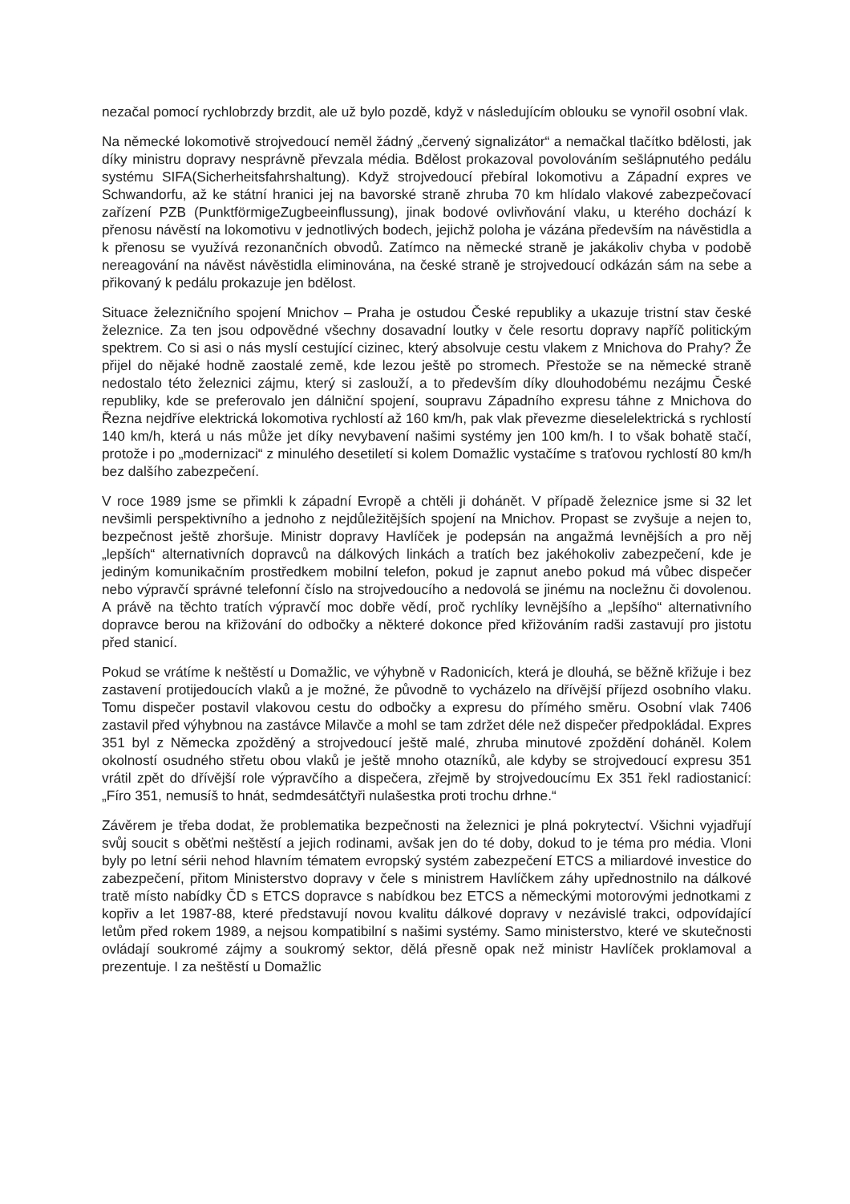nezačal pomocí rychlobrzdy brzdit, ale už bylo pozdě, když v následujícím oblouku se vynořil osobní vlak.
Na německé lokomotivě strojvedoucí neměl žádný „červený signalizátor“ a nemačkal tlačítko bdělosti, jak díky ministru dopravy nesprávně převzala média. Bdělost prokazoval povolováním sešlápnutého pedálu systému SIFA(Sicherheitsfahrshaltung). Když strojvedoucí přebíral lokomotivu a Západní expres ve Schwandorfu, až ke státní hranici jej na bavorské straně zhruba 70 km hlídalo vlakové zabezpečovací zařízení PZB (PunktförmigeZugbeeinflussung), jinak bodové ovlivňování vlaku, u kterého dochází k přenosu návěstí na lokomotivu v jednotlivých bodech, jejichž poloha je vázána především na návěstidla a k přenosu se využívá rezonančních obvodů. Zatímco na německé straně je jakákoliv chyba v podobě nereagování na návěst návěstidla eliminována, na české straně je strojvedoucí odkázán sám na sebe a přikovaný k pedálu prokazuje jen bdělost.
Situace železničního spojení Mnichov – Praha je ostudou České republiky a ukazuje tristní stav české železnice. Za ten jsou odpovědné všechny dosavadní loutky v čele resortu dopravy napříč politickým spektrem. Co si asi o nás myslí cestující cizinec, který absolvuje cestu vlakem z Mnichova do Prahy? Že přijel do nějaké hodně zaostalé země, kde lezou ještě po stromech. Přestože se na německé straně nedostalo této železnici zájmu, který si zaslouží, a to především díky dlouhodobému nezájmu České republiky, kde se preferovalo jen dálniční spojení, soupravu Západního expresu táhne z Mnichova do Řezna nejdříve elektrická lokomotiva rychlostí až 160 km/h, pak vlak převezme dieselelektrická s rychlostí 140 km/h, která u nás může jet díky nevybavení našimi systémy jen 100 km/h. I to však bohatě stačí, protože i po „modernizaci“ z minulého desetiletí si kolem Domažlic vystačíme s traťovou rychlostí 80 km/h bez dalšího zabezpečení.
V roce 1989 jsme se přimkli k západní Evropě a chtěli ji dohánět. V případě železnice jsme si 32 let nevšimli perspektivního a jednoho z nejdůležitějších spojení na Mnichov. Propast se zvyšuje a nejen to, bezpečnost ještě zhoršuje. Ministr dopravy Havlíček je podepsán na angažmá levnějších a pro něj „lepších“ alternativních dopravců na dálkových linkách a tratích bez jakéhokoliv zabezpečení, kde je jediným komunikačním prostředkem mobilní telefon, pokud je zapnut anebo pokud má vůbec dispečer nebo výpravčí správné telefonní číslo na strojvedoucího a nedovolá se jinému na nocležnu či dovolenou. A právě na těchto tratích výpravčí moc dobře vědí, proč rychlíky levnějšího a „lepšího“ alternativního dopravce berou na křižování do odbočky a některé dokonce před křižováním radši zastavují pro jistotu před stanicí.
Pokud se vrátíme k neštěstí u Domažlic, ve výhybně v Radonicích, která je dlouhá, se běžně křižuje i bez zastavení protijedoucích vlaků a je možné, že původně to vycházelo na dřívější příjezd osobního vlaku. Tomu dispečer postavil vlakovou cestu do odbočky a expresu do přímého směru. Osobní vlak 7406 zastavil před výhybnou na zastávce Milavče a mohl se tam zdržet déle než dispečer předpokládal. Expres 351 byl z Německa zpožděný a strojvedoucí ještě malé, zhruba minutové zpoždění doháněl. Kolem okolností osudného střetu obou vlaků je ještě mnoho otazníků, ale kdyby se strojvedoucí expresu 351 vrátil zpět do dřívější role výpravčího a dispečera, zřejmě by strojvedoucímu Ex 351 řekl radiostanicí: „Fíro 351, nemusíš to hnát, sedmdesátčtyři nulašestka proti trochu drhne.“
Závěrem je třeba dodat, že problematika bezpečnosti na železnici je plná pokrytectví. Všichni vyjadřují svůj soucit s oběťmi neštěstí a jejich rodinami, avšak jen do té doby, dokud to je téma pro média. Vloni byly po letní sérii nehod hlavním tématem evropský systém zabezpečení ETCS a miliardové investice do zabezpečení, přitom Ministerstvo dopravy v čele s ministrem Havlíčkem záhy upřednostnilo na dálkové tratě místo nabídky ČD s ETCS dopravce s nabídkou bez ETCS a německými motorovými jednotkami z kopřiv a let 1987-88, které představují novou kvalitu dálkové dopravy v nezávislé trakci, odpovídající letům před rokem 1989, a nejsou kompatibilní s našimi systémy. Samo ministerstvo, které ve skutečnosti ovládají soukromé zájmy a soukromý sektor, dělá přesně opak než ministr Havlíček proklamoval a prezentuje. I za neštěstí u Domažlic